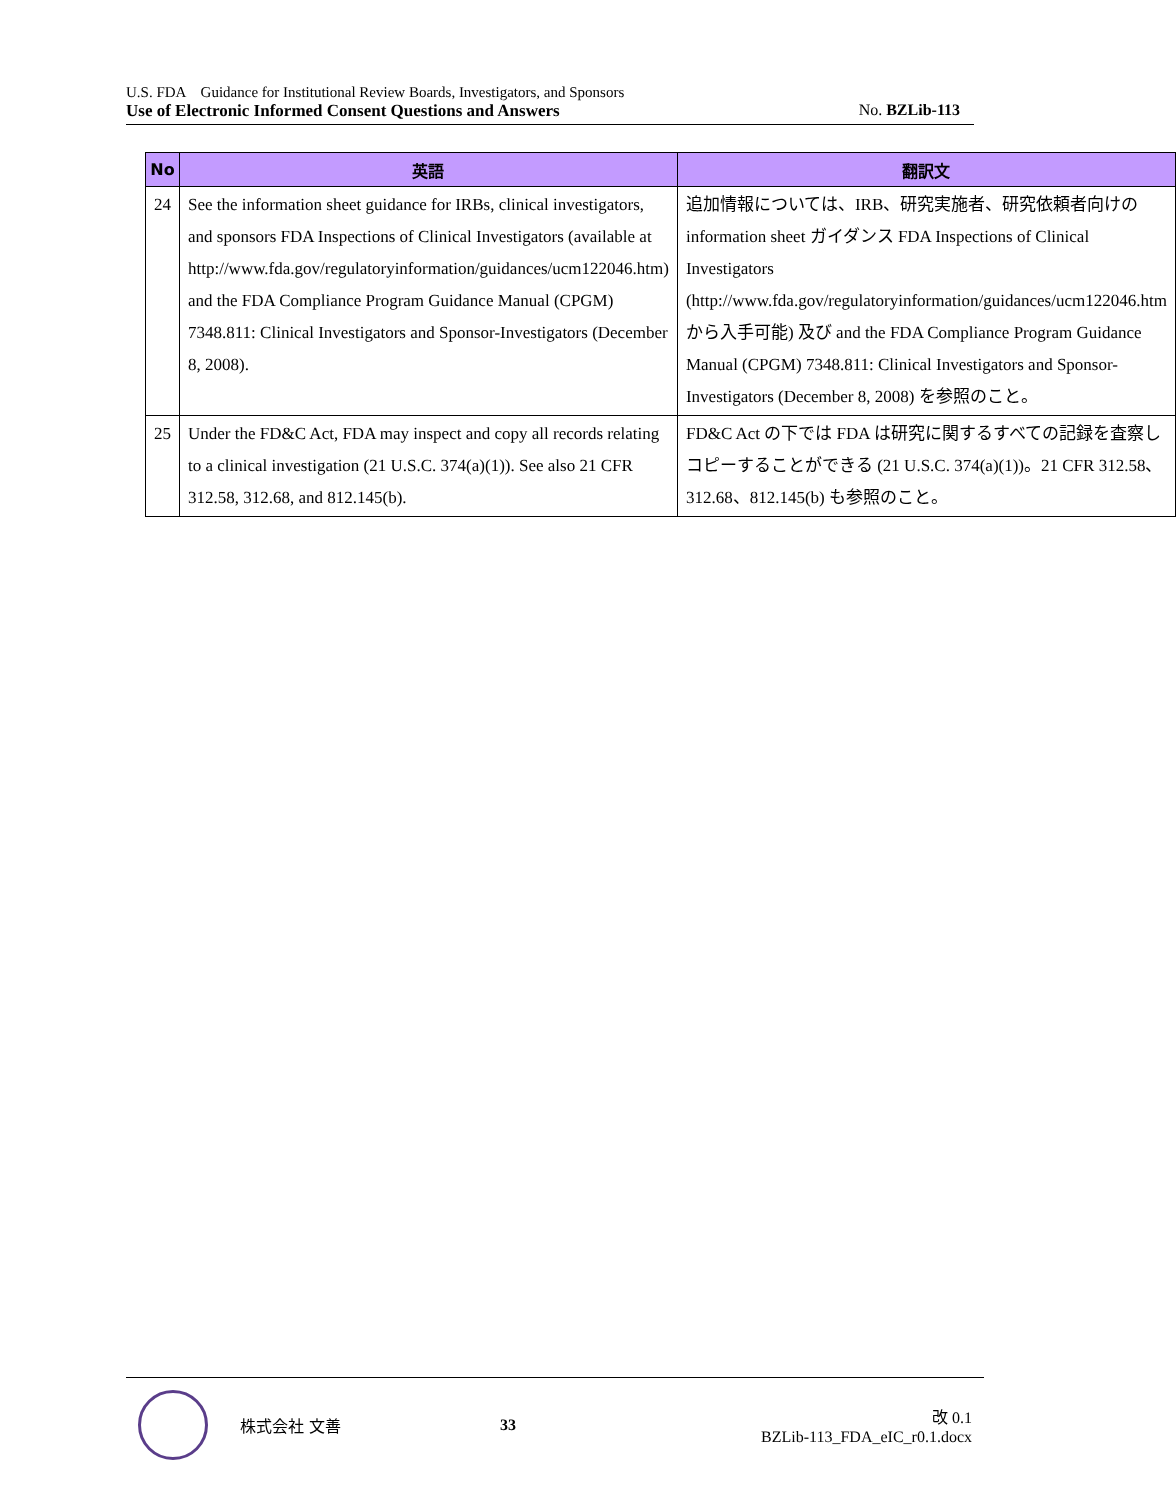U.S. FDA　Guidance for Institutional Review Boards, Investigators, and Sponsors
Use of Electronic Informed Consent Questions and Answers No. BZLib-113
| No | 英語 | 翻訳文 |
| --- | --- | --- |
| 24 | See the information sheet guidance for IRBs, clinical investigators, and sponsors FDA Inspections of Clinical Investigators (available at http://www.fda.gov/regulatoryinformation/guidances/ucm122046.htm) and the FDA Compliance Program Guidance Manual (CPGM) 7348.811: Clinical Investigators and Sponsor-Investigators (December 8, 2008). | 追加情報については、IRB、研究実施者、研究依頼者向けの information sheet ガイダンス FDA Inspections of Clinical Investigators (http://www.fda.gov/regulatoryinformation/guidances/ucm122046.htm から入手可能) 及び and the FDA Compliance Program Guidance Manual (CPGM) 7348.811: Clinical Investigators and Sponsor-Investigators (December 8, 2008) を参照のこと。 |
| 25 | Under the FD&C Act, FDA may inspect and copy all records relating to a clinical investigation (21 U.S.C. 374(a)(1)). See also 21 CFR 312.58, 312.68, and 812.145(b). | FD&C Act の下では FDA は研究に関するすべての記録を査察しコピーすることができる (21 U.S.C. 374(a)(1))。21 CFR 312.58、312.68、812.145(b) も参照のこと。 |
株式会社 文善 33
改 0.1
BZLib-113_FDA_eIC_r0.1.docx